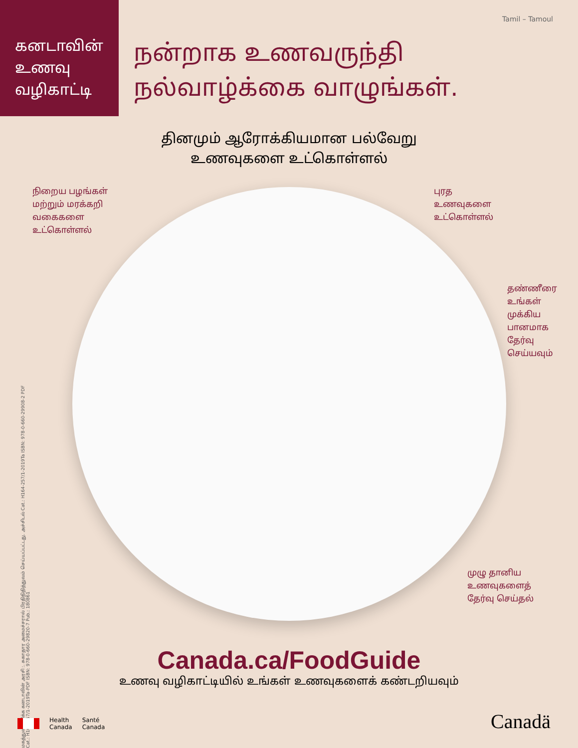கனடாவின்
உணவு
வழிகாட்டி
நன்றாக உணவருந்தி
நல்வாழ்க்கை வாழுங்கள்.
Tamil – Tamoul
தினமும் ஆரோக்கியமான பல்வேறு
உணவுகளை உட்கொள்ளல்
நிறைய பழங்கள்
மற்றும் மரக்கறி
வகைகளை
உட்கொள்ளல்
புரத
உணவுகளை
உட்கொள்ளல்
தண்ணீரை
உங்கள்
முக்கிய
பானமாக
தேர்வு
செய்யவும்
முழு தானிய
உணவுகளைத்
தேர்வு செய்தல்
மகத்துவம் மிக்க கனடாவின் அரசி :. சுகாதார அமைச்சரால் பிரதிநிதித்துவம் செய்யப்பட்டது. அச்சிடல் Cat.: H164-257/1-2019Ta ISBN: 978-0-660-29908-2 PDF Cat.: H164-257/1-2019Ta-PDF ISBN: 978-0-660-29820-7 Pub.: 180861
Canada.ca/FoodGuide
உணவு வழிகாட்டியில் உங்கள் உணவுகளைக் கண்டறியவும்
Health
Canada
Santé
Canada
Canadä